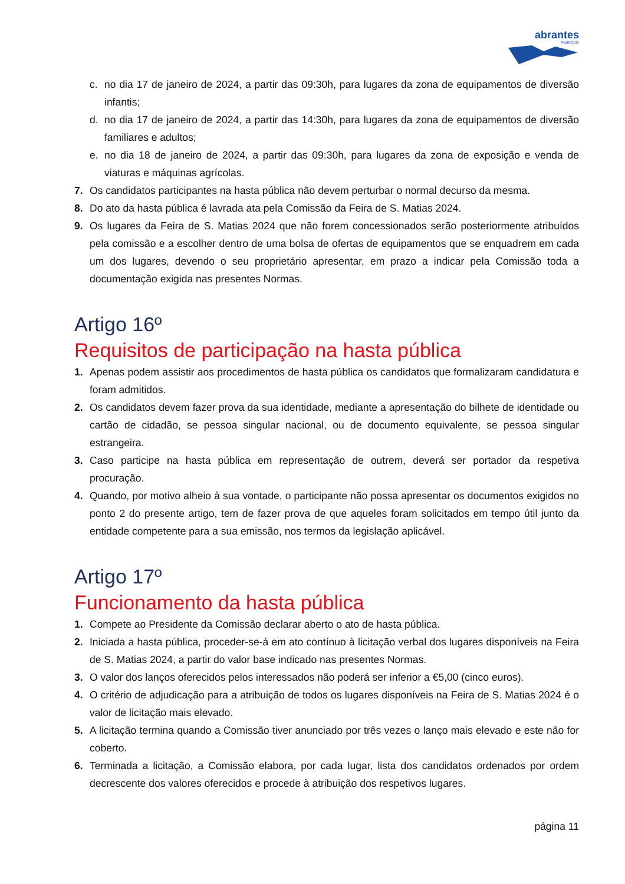abrantes
município
c. no dia 17 de janeiro de 2024, a partir das 09:30h, para lugares da zona de equipamentos de diversão infantis;
d. no dia 17 de janeiro de 2024, a partir das 14:30h, para lugares da zona de equipamentos de diversão familiares e adultos;
e. no dia 18 de janeiro de 2024, a partir das 09:30h, para lugares da zona de exposição e venda de viaturas e máquinas agrícolas.
7. Os candidatos participantes na hasta pública não devem perturbar o normal decurso da mesma.
8. Do ato da hasta pública é lavrada ata pela Comissão da Feira de S. Matias 2024.
9. Os lugares da Feira de S. Matias 2024 que não forem concessionados serão posteriormente atribuídos pela comissão e a escolher dentro de uma bolsa de ofertas de equipamentos que se enquadrem em cada um dos lugares, devendo o seu proprietário apresentar, em prazo a indicar pela Comissão toda a documentação exigida nas presentes Normas.
Artigo 16º
Requisitos de participação na hasta pública
1. Apenas podem assistir aos procedimentos de hasta pública os candidatos que formalizaram candidatura e foram admitidos.
2. Os candidatos devem fazer prova da sua identidade, mediante a apresentação do bilhete de identidade ou cartão de cidadão, se pessoa singular nacional, ou de documento equivalente, se pessoa singular estrangeira.
3. Caso participe na hasta pública em representação de outrem, deverá ser portador da respetiva procuração.
4. Quando, por motivo alheio à sua vontade, o participante não possa apresentar os documentos exigidos no ponto 2 do presente artigo, tem de fazer prova de que aqueles foram solicitados em tempo útil junto da entidade competente para a sua emissão, nos termos da legislação aplicável.
Artigo 17º
Funcionamento da hasta pública
1. Compete ao Presidente da Comissão declarar aberto o ato de hasta pública.
2. Iniciada a hasta pública, proceder-se-á em ato contínuo à licitação verbal dos lugares disponíveis na Feira de S. Matias 2024, a partir do valor base indicado nas presentes Normas.
3. O valor dos lanços oferecidos pelos interessados não poderá ser inferior a €5,00 (cinco euros).
4. O critério de adjudicação para a atribuição de todos os lugares disponíveis na Feira de S. Matias 2024 é o valor de licitação mais elevado.
5. A licitação termina quando a Comissão tiver anunciado por três vezes o lanço mais elevado e este não for coberto.
6. Terminada a licitação, a Comissão elabora, por cada lugar, lista dos candidatos ordenados por ordem decrescente dos valores oferecidos e procede à atribuição dos respetivos lugares.
página 11